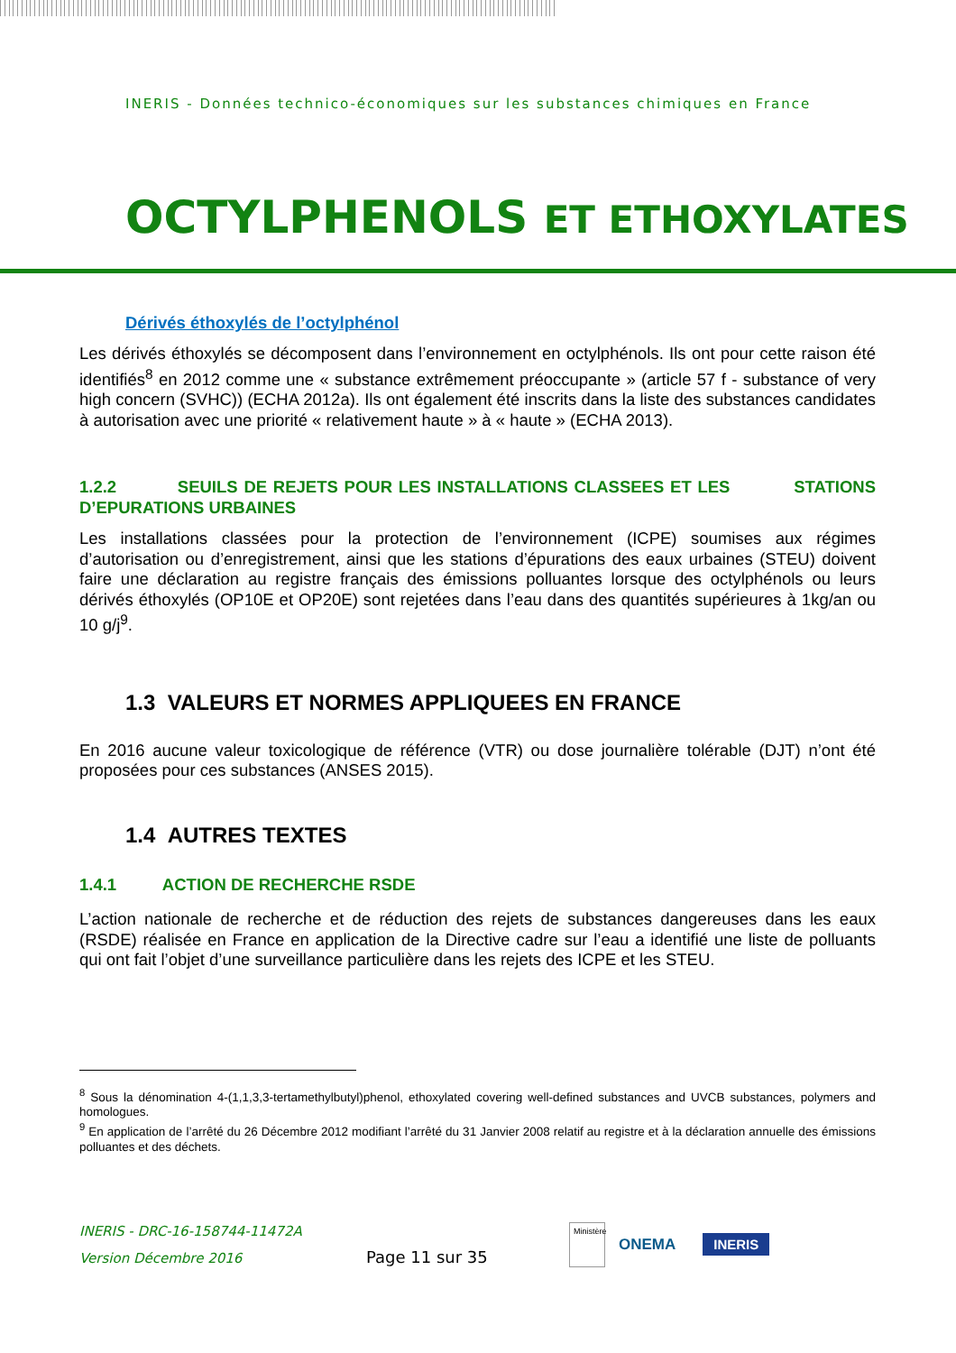INERIS - Données technico-économiques sur les substances chimiques en France
OCTYLPHENOLS ET ETHOXYLATES
Dérivés éthoxylés de l’octylphénol
Les dérivés éthoxylés se décomposent dans l’environnement en octylphénols. Ils ont pour cette raison été identifiés<sup>8</sup> en 2012 comme une « substance extrêmement préoccupante » (article 57 f - substance of very high concern (SVHC)) (ECHA 2012a). Ils ont également été inscrits dans la liste des substances candidates à autorisation avec une priorité « relativement haute » à « haute » (ECHA 2013).
1.2.2 SEUILS DE REJETS POUR LES INSTALLATIONS CLASSEES ET LES STATIONS D’EPURATIONS URBAINES
Les installations classées pour la protection de l’environnement (ICPE) soumises aux régimes d’autorisation ou d’enregistrement, ainsi que les stations d’épurations des eaux urbaines (STEU) doivent faire une déclaration au registre français des émissions polluantes lorsque des octylphénols ou leurs dérivés éthoxylés (OP10E et OP20E) sont rejetées dans l’eau dans des quantités supérieures à 1kg/an ou 10 g/j<sup>9</sup>.
1.3 VALEURS ET NORMES APPLIQUEES EN FRANCE
En 2016 aucune valeur toxicologique de référence (VTR) ou dose journalière tolérable (DJT) n’ont été proposées pour ces substances (ANSES 2015).
1.4 AUTRES TEXTES
1.4.1 ACTION DE RECHERCHE RSDE
L’action nationale de recherche et de réduction des rejets de substances dangereuses dans les eaux (RSDE) réalisée en France en application de la Directive cadre sur l’eau a identifié une liste de polluants qui ont fait l’objet d’une surveillance particulière dans les rejets des ICPE et les STEU.
<sup>8</sup> Sous la dénomination 4-(1,1,3,3-tertamethylbutyl)phenol, ethoxylated covering well-defined substances and UVCB substances, polymers and homologues.
<sup>9</sup> En application de l’arrêté du 26 Décembre 2012 modifiant l’arrêté du 31 Janvier 2008 relatif au registre et à la déclaration annuelle des émissions polluantes et des déchets.
INERIS - DRC-16-158744-11472A
Version Décembre 2016
Page 11 sur 35
Ministère
ONEMA
INERIS